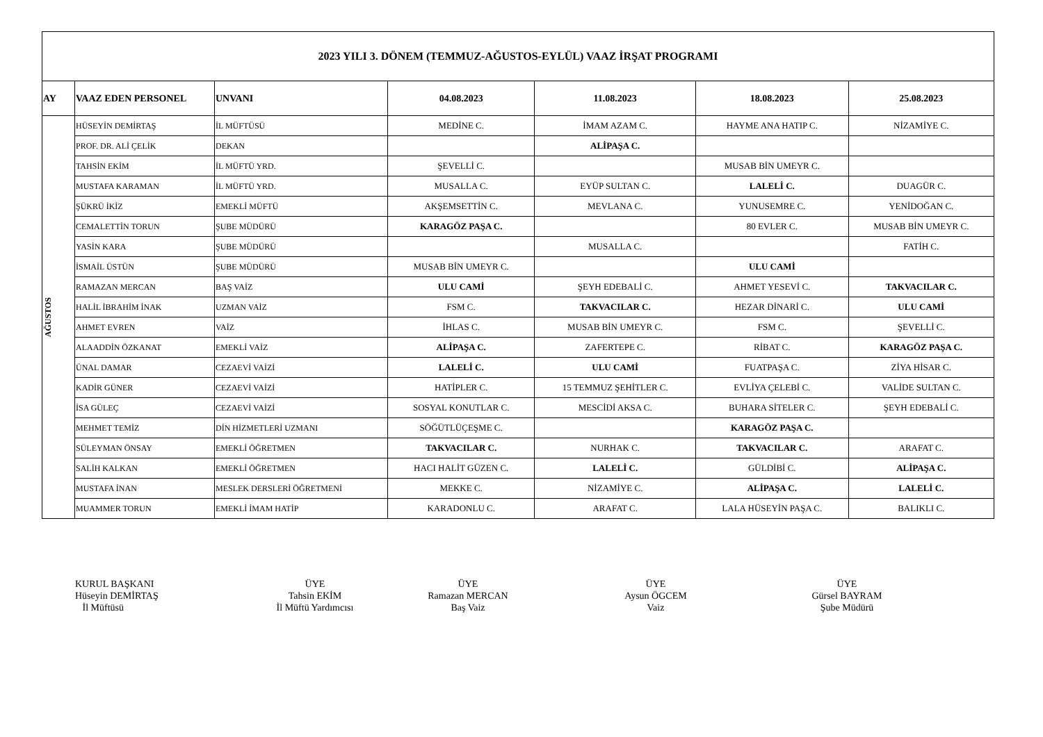| 2023 YILI 3. DÖNEM (TEMMUZ-AĞUSTOS-EYLÜL) VAAZ İRŞAT PROGRAMI | | | | | | |
| AY | VAAZ EDEN PERSONEL | UNVANI | 04.08.2023 | 11.08.2023 | 18.08.2023 | 25.08.2023 |
| AĞUSTOS | HÜSEYİN DEMİRTAŞ | İL MÜFTÜSÜ | MEDİNE C. | İMAM AZAM C. | HAYME ANA HATIP C. | NİZAMİYE C. |
| | PROF. DR. ALİ ÇELİK | DEKAN | | ALİPAŞA C. | | |
| | TAHSİN EKİM | İL MÜFTÜ YRD. | ŞEVELLİ C. | | MUSAB BİN UMEYR C. | |
| | MUSTAFA KARAMAN | İL MÜFTÜ YRD. | MUSALLA C. | EYÜP SULTAN C. | LALELİ C. | DUAGÜR C. |
| | ŞÜKRÜ İKİZ | EMEKLİ MÜFTÜ | AKŞEMSETTİN C. | MEVLANA C. | YUNUSEMRE C. | YENİDOĞAN C. |
| | CEMALETTİN TORUN | ŞUBE MÜDÜRÜ | KARAGÖZ PAŞA C. | | 80 EVLER C. | MUSAB BİN UMEYR C. |
| | YASİN KARA | ŞUBE MÜDÜRÜ | | MUSALLA C. | | FATİH C. |
| | İSMAİL ÜSTÜN | ŞUBE MÜDÜRÜ | MUSAB BİN UMEYR C. | | ULU CAMİ | |
| | RAMAZAN MERCAN | BAŞ VAİZ | ULU CAMİ | ŞEYH EDEBALİ C. | AHMET YESEVİ C. | TAKVACILAR C. |
| | HALİL İBRAHİM İNAK | UZMAN VAİZ | FSM C. | TAKVACILAR C. | HEZAR DİNARİ C. | ULU CAMİ |
| | AHMET EVREN | VAİZ | İHLAS C. | MUSAB BİN UMEYR C. | FSM C. | ŞEVELLİ C. |
| | ALAADDİN ÖZKANAT | EMEKLİ VAİZ | ALİPAŞA C. | ZAFERTEPE C. | RİBAT C. | KARAGÖZ PAŞA C. |
| | ÜNAL DAMAR | CEZAEVİ VAİZİ | LALELİ C. | ULU CAMİ | FUATPAŞA C. | ZİYA HİSAR C. |
| | KADİR GÜNER | CEZAEVİ VAİZİ | HATİPLER C. | 15 TEMMUZ ŞEHİTLER C. | EVLİYA ÇELEBİ C. | VALİDE SULTAN C. |
| | İSA GÜLEÇ | CEZAEVİ VAİZİ | SOSYAL KONUTLAR C. | MESCİDİ AKSA C. | BUHARA SİTELER C. | ŞEYH EDEBALİ C. |
| | MEHMET TEMİZ | DİN HİZMETLERİ UZMANI | SÖĞÜTLÜÇEŞME C. | | KARAGÖZ PAŞA C. | |
| | SÜLEYMAN ÖNSAY | EMEKLİ ÖĞRETMEN | TAKVACILAR C. | NURHAK C. | TAKVACILAR C. | ARAFAT C. |
| | SALİH KALKAN | EMEKLİ ÖĞRETMEN | HACI HALİT GÜZEN C. | LALELİ C. | GÜLDİBİ C. | ALİPAŞA C. |
| | MUSTAFA İNAN | MESLEK DERSLERİ ÖĞRETMENİ | MEKKE C. | NİZAMİYE C. | ALİPAŞA C. | LALELİ C. |
| | MUAMMER TORUN | EMEKLİ İMAM HATİP | KARADONLU C. | ARAFAT C. | LALA HÜSEYİN PAŞA C. | BALIKLI C. |
KURUL BAŞKANI
Hüseyin DEMİRTAŞ
İl Müftüsü
ÜYE
Tahsin EKİM
İl Müftü Yardımcısı
ÜYE
Ramazan MERCAN
Baş Vaiz
ÜYE
Aysun ÖGCEM
Vaiz
ÜYE
Gürsel BAYRAM
Şube Müdürü